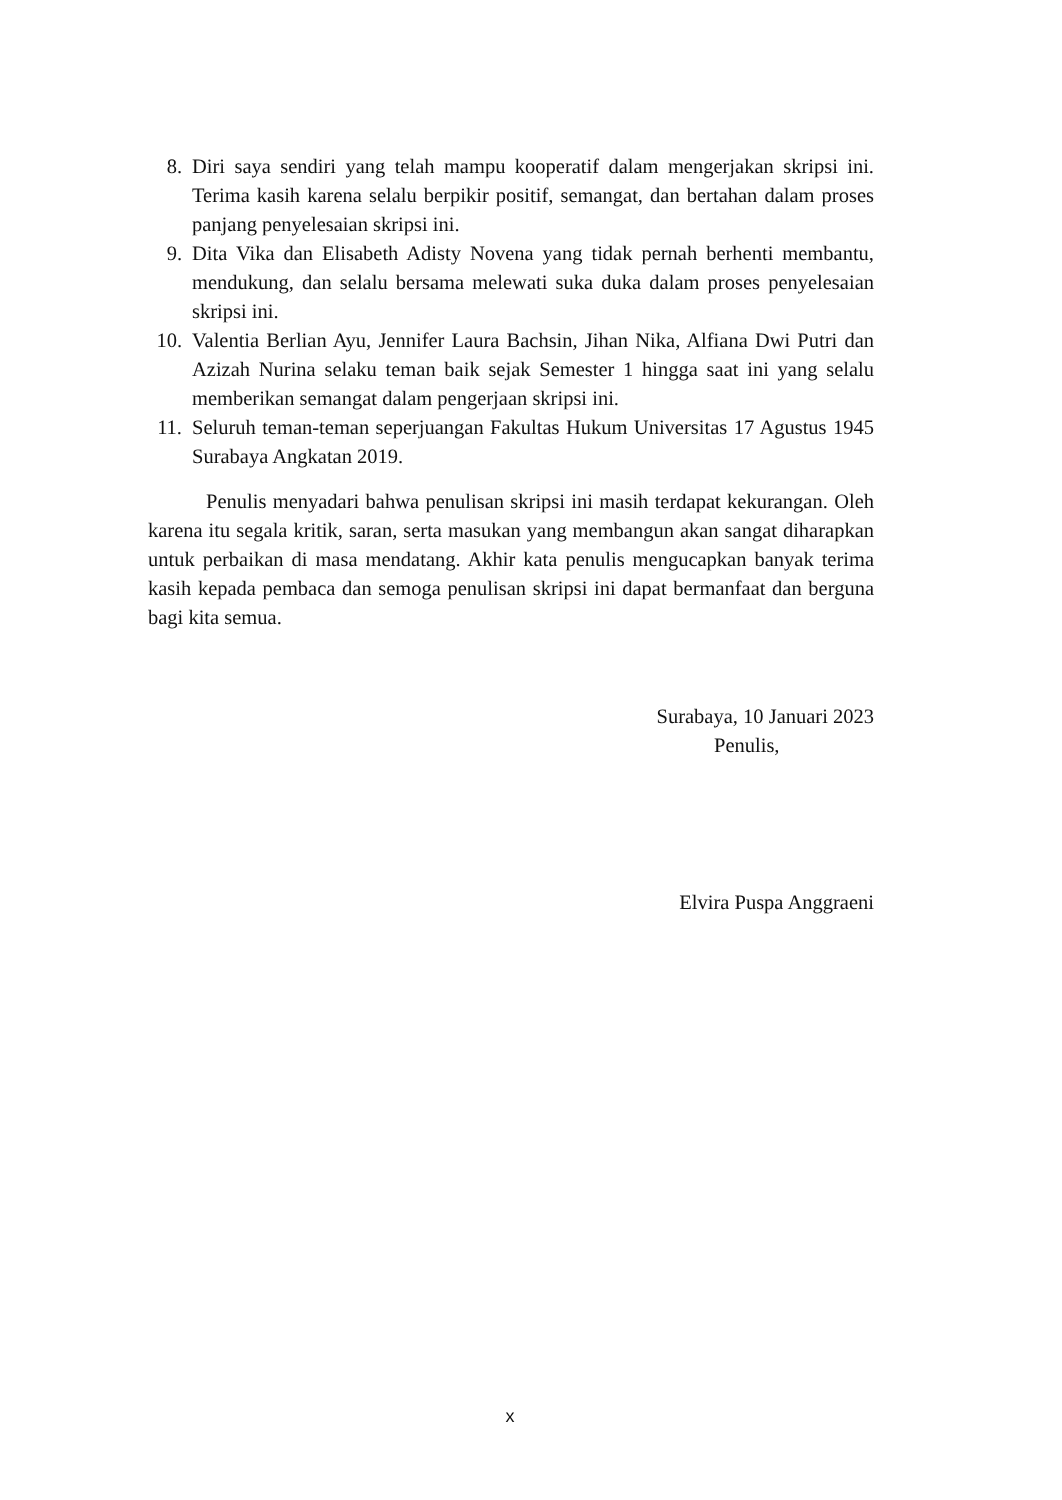8. Diri saya sendiri yang telah mampu kooperatif dalam mengerjakan skripsi ini. Terima kasih karena selalu berpikir positif, semangat, dan bertahan dalam proses panjang penyelesaian skripsi ini.
9. Dita Vika dan Elisabeth Adisty Novena yang tidak pernah berhenti membantu, mendukung, dan selalu bersama melewati suka duka dalam proses penyelesaian skripsi ini.
10. Valentia Berlian Ayu, Jennifer Laura Bachsin, Jihan Nika, Alfiana Dwi Putri dan Azizah Nurina selaku teman baik sejak Semester 1 hingga saat ini yang selalu memberikan semangat dalam pengerjaan skripsi ini.
11. Seluruh teman-teman seperjuangan Fakultas Hukum Universitas 17 Agustus 1945 Surabaya Angkatan 2019.
Penulis menyadari bahwa penulisan skripsi ini masih terdapat kekurangan. Oleh karena itu segala kritik, saran, serta masukan yang membangun akan sangat diharapkan untuk perbaikan di masa mendatang. Akhir kata penulis mengucapkan banyak terima kasih kepada pembaca dan semoga penulisan skripsi ini dapat bermanfaat dan berguna bagi kita semua.
Surabaya, 10 Januari 2023
Penulis,
Elvira Puspa Anggraeni
x